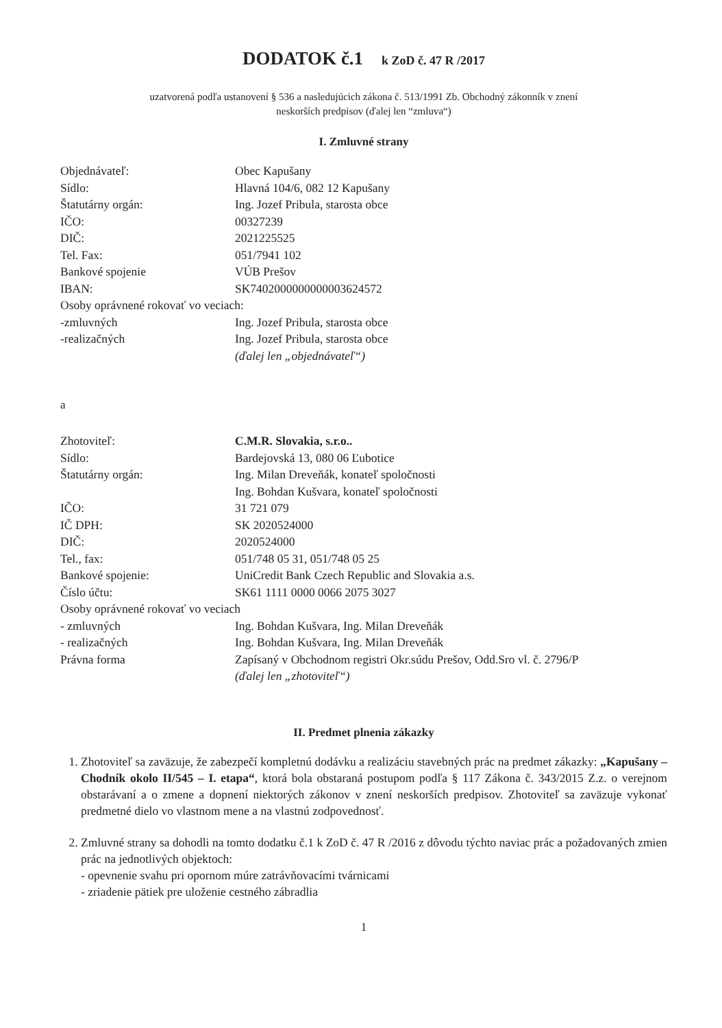DODATOK č.1 k ZoD č. 47 R /2017
uzatvorená podľa ustanovení § 536 a nasledujúcich zákona č. 513/1991 Zb. Obchodný zákonník v znení
neskorších predpisov (ďalej len “zmluva“)
I. Zmluvné strany
| Objednávateľ: | Obec Kapušany |
| Sídlo: | Hlavná 104/6, 082 12 Kapušany |
| Štatutárny orgán: | Ing. Jozef Pribula, starosta obce |
| IČO: | 00327239 |
| DIČ: | 2021225525 |
| Tel. Fax: | 051/7941 102 |
| Bankové spojenie | VÚB Prešov |
| IBAN: | SK7402000000000003624572 |
| Osoby oprávnené rokovať vo veciach: | |
| -zmluvných | Ing. Jozef Pribula, starosta obce |
| -realizačných | Ing. Jozef Pribula, starosta obce |
| | (ďalej len „objednávateľ“) |
a
| Zhotoviteľ: | C.M.R. Slovakia, s.r.o.. |
| Sídlo: | Bardejovská 13, 080 06 Ľubotice |
| Štatutárny orgán: | Ing. Milan Dreveňák, konateľ spoločnosti Ing. Bohdan Kušvara, konateľ spoločnosti |
| IČO: | 31 721 079 |
| IČ DPH: | SK 2020524000 |
| DIČ: | 2020524000 |
| Tel., fax: | 051/748 05 31, 051/748 05 25 |
| Bankové spojenie: | UniCredit Bank Czech Republic and Slovakia a.s. |
| Číslo účtu: | SK61 1111 0000 0066 2075 3027 |
| Osoby oprávnené rokovať vo veciach | |
| - zmluvných | Ing. Bohdan Kušvara, Ing. Milan Dreveňák |
| - realizačných | Ing. Bohdan Kušvara, Ing. Milan Dreveňák |
| Právna forma | Zapísaný v Obchodnom registri Okr.súdu Prešov, Odd.Sro vl. č. 2796/P (ďalej len „zhotoviteľ“) |
II. Predmet plnenia zákazky
1. Zhotoviteľ sa zaväzuje, že zabezpečí kompletnú dodávku a realizáciu stavebných prác na predmet zákazky: „Kapušany – Chodník okolo II/545 – I. etapa“, ktorá bola obstaraná postupom podľa § 117 Zákona č. 343/2015 Z.z. o verejnom obstarávaní a o zmene a dopnení niektorých zákonov v znení neskorších predpisov. Zhotoviteľ sa zaväzuje vykonať predmetné dielo vo vlastnom mene a na vlastnú zodpovednosť.
2. Zmluvné strany sa dohodli na tomto dodatku č.1 k ZoD č. 47 R /2016 z dôvodu týchto naviac prác a požadovaných zmien prác na jednotlivých objektoch:
- opevnenie svahu pri opornom múre zatrávňovacími tvárnicami
- zriadenie pätiek pre uloženie cestného zábradlia
1